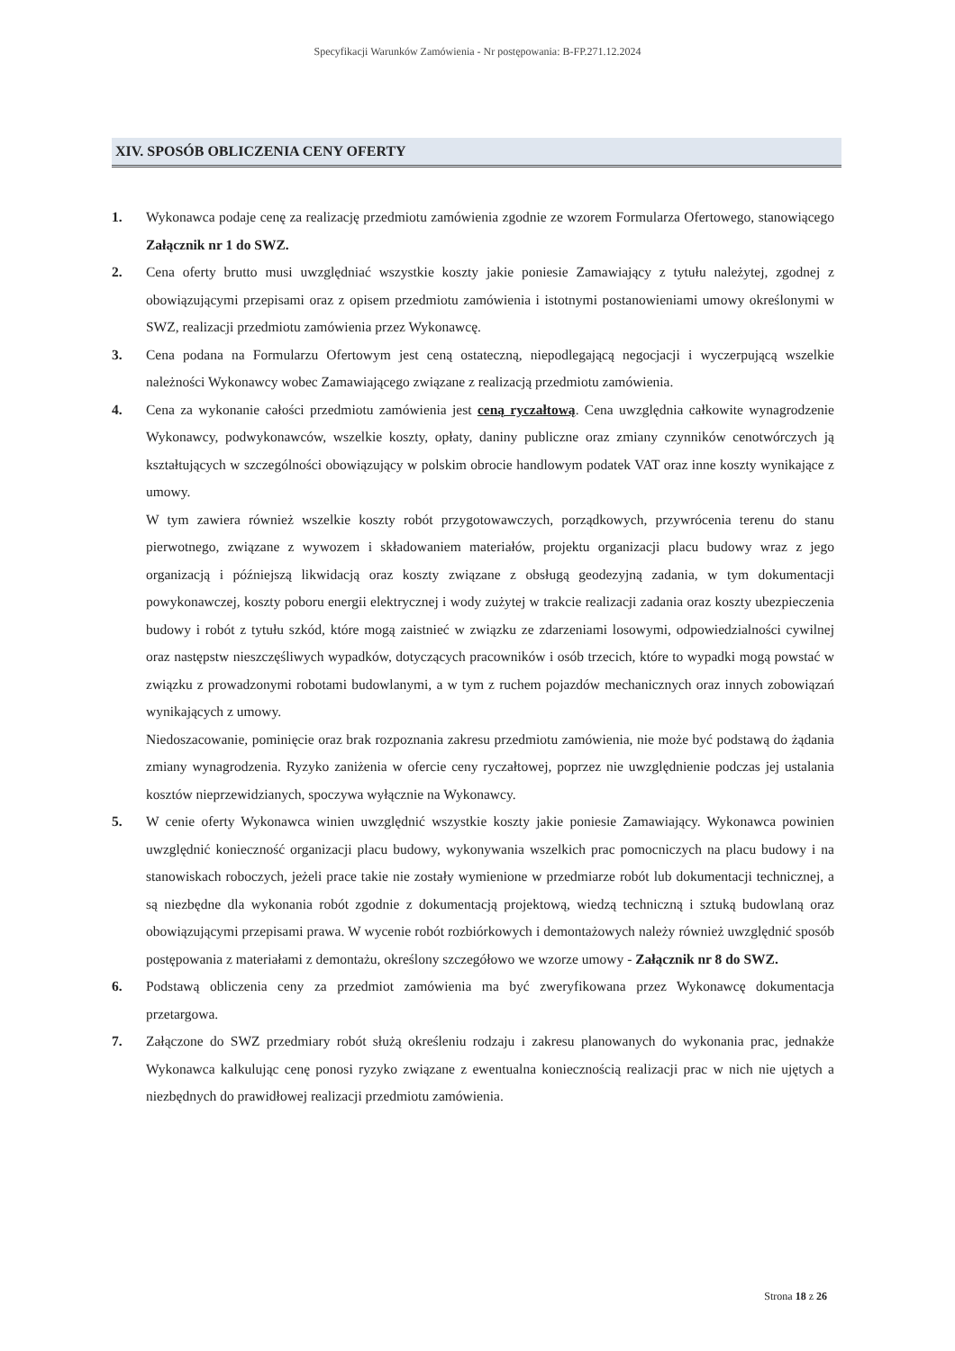Specyfikacji Warunków Zamówienia - Nr postępowania: B-FP.271.12.2024
XIV. SPOSÓB OBLICZENIA CENY OFERTY
1. Wykonawca podaje cenę za realizację przedmiotu zamówienia zgodnie ze wzorem Formularza Ofertowego, stanowiącego Załącznik nr 1 do SWZ.
2. Cena oferty brutto musi uwzględniać wszystkie koszty jakie poniesie Zamawiający z tytułu należytej, zgodnej z obowiązującymi przepisami oraz z opisem przedmiotu zamówienia i istotnymi postanowieniami umowy określonymi w SWZ, realizacji przedmiotu zamówienia przez Wykonawcę.
3. Cena podana na Formularzu Ofertowym jest ceną ostateczną, niepodlegającą negocjacji i wyczerpującą wszelkie należności Wykonawcy wobec Zamawiającego związane z realizacją przedmiotu zamówienia.
4. Cena za wykonanie całości przedmiotu zamówienia jest ceną ryczałtową. Cena uwzględnia całkowite wynagrodzenie Wykonawcy, podwykonawców, wszelkie koszty, opłaty, daniny publiczne oraz zmiany czynników cenotwórczych ją kształtujących w szczególności obowiązujący w polskim obrocie handlowym podatek VAT oraz inne koszty wynikające z umowy.
W tym zawiera również wszelkie koszty robót przygotowawczych, porządkowych, przywrócenia terenu do stanu pierwotnego, związane z wywozem i składowaniem materiałów, projektu organizacji placu budowy wraz z jego organizacją i późniejszą likwidacją oraz koszty związane z obsługą geodezyjną zadania, w tym dokumentacji powykonawczej, koszty poboru energii elektrycznej i wody zużytej w trakcie realizacji zadania oraz koszty ubezpieczenia budowy i robót z tytułu szkód, które mogą zaistnieć w związku ze zdarzeniami losowymi, odpowiedzialności cywilnej oraz następstw nieszczęśliwych wypadków, dotyczących pracowników i osób trzecich, które to wypadki mogą powstać w związku z prowadzonymi robotami budowlanymi, a w tym z ruchem pojazdów mechanicznych oraz innych zobowiązań wynikających z umowy.
Niedoszacowanie, pominięcie oraz brak rozpoznania zakresu przedmiotu zamówienia, nie może być podstawą do żądania zmiany wynagrodzenia. Ryzyko zaniżenia w ofercie ceny ryczałtowej, poprzez nie uwzględnienie podczas jej ustalania kosztów nieprzewidzianych, spoczywa wyłącznie na Wykonawcy.
5. W cenie oferty Wykonawca winien uwzględnić wszystkie koszty jakie poniesie Zamawiający. Wykonawca powinien uwzględnić konieczność organizacji placu budowy, wykonywania wszelkich prac pomocniczych na placu budowy i na stanowiskach roboczych, jeżeli prace takie nie zostały wymienione w przedmiarze robót lub dokumentacji technicznej, a są niezbędne dla wykonania robót zgodnie z dokumentacją projektową, wiedzą techniczną i sztuką budowlaną oraz obowiązującymi przepisami prawa. W wycenie robót rozbiórkowych i demontażowych należy również uwzględnić sposób postępowania z materiałami z demontażu, określony szczegółowo we wzorze umowy - Załącznik nr 8 do SWZ.
6. Podstawą obliczenia ceny za przedmiot zamówienia ma być zweryfikowana przez Wykonawcę dokumentacja przetargowa.
7. Załączone do SWZ przedmiary robót służą określeniu rodzaju i zakresu planowanych do wykonania prac, jednakże Wykonawca kalkulując cenę ponosi ryzyko związane z ewentualna koniecznością realizacji prac w nich nie ujętych a niezbędnych do prawidłowej realizacji przedmiotu zamówienia.
Strona 18 z 26